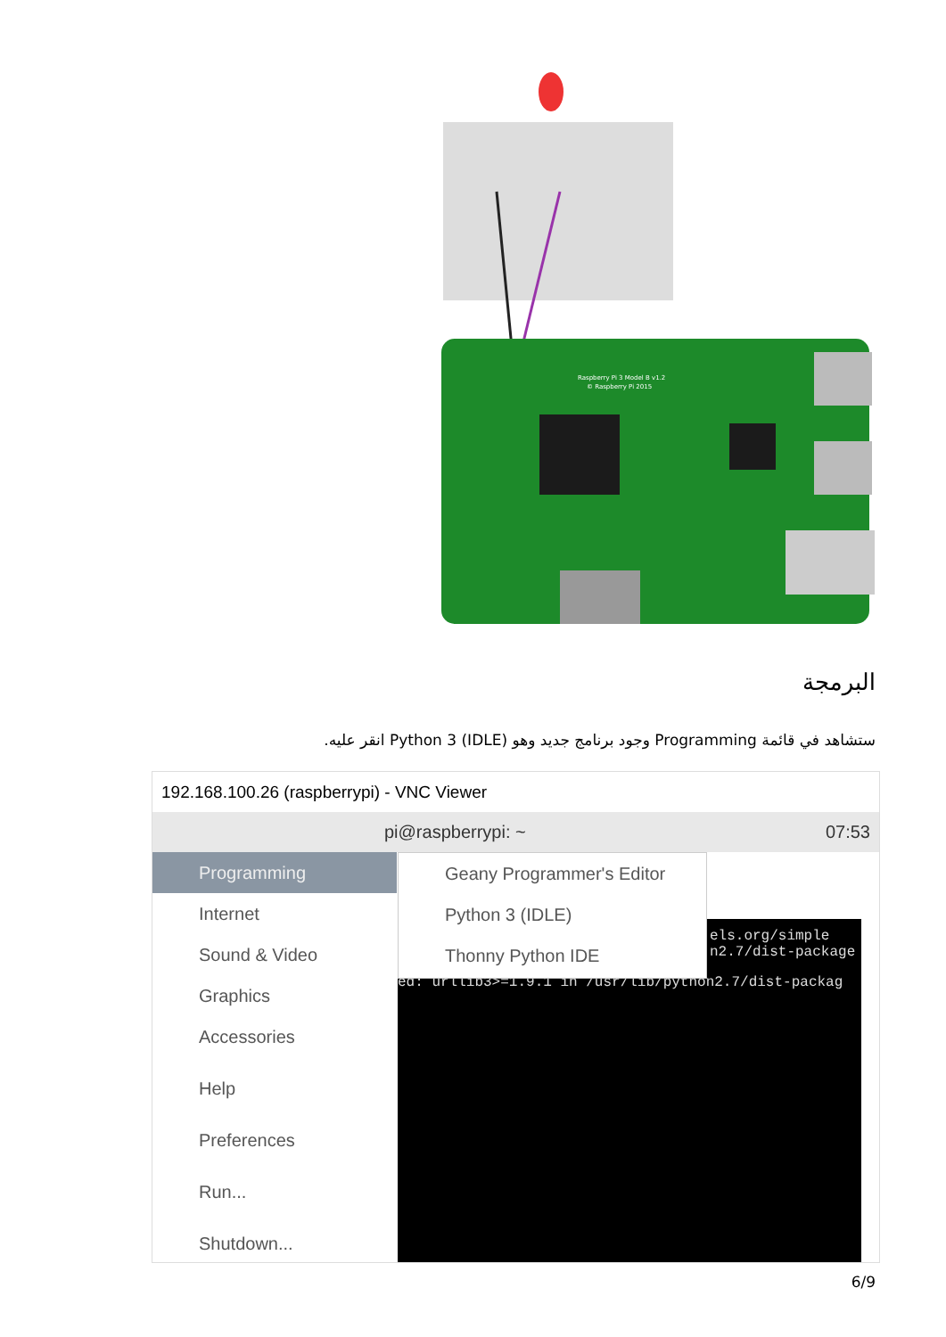Raspberry Pi 3 Model B v1.2
© Raspberry Pi 2015
البرمجة
ستشاهد في قائمة Programming وجود برنامج جديد وهو (Python 3 (IDLE انقر عليه.
192.168.100.26 (raspberrypi) - VNC Viewer
pi@raspberrypi: ~ 07:53
Programming
Internet
Sound & Video
Graphics
Accessories
Help
Preferences
Run...
Shutdown...
els.org/simple
n2.7/dist-package
ed: urllib3>=1.9.1 in /usr/lib/python2.7/dist-packag
Geany Programmer's Editor
Python 3 (IDLE)
Thonny Python IDE
6/9